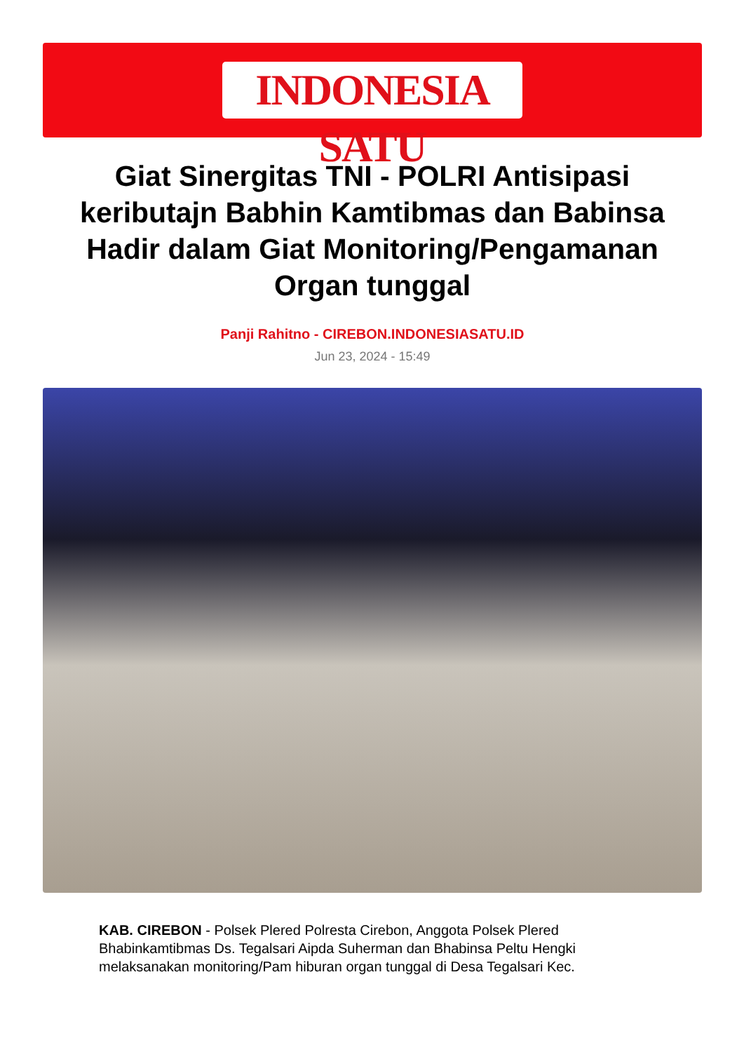INDONESIA SATU
Giat Sinergitas TNI - POLRI Antisipasi keributajn Babhin Kamtibmas dan Babinsa Hadir dalam Giat Monitoring/Pengamanan Organ tunggal
Panji Rahitno - CIREBON.INDONESIASATU.ID
Jun 23, 2024 - 15:49
KAB. CIREBON - Polsek Plered Polresta Cirebon, Anggota Polsek Plered Bhabinkamtibmas Ds. Tegalsari Aipda Suherman dan Bhabinsa Peltu Hengki melaksanakan monitoring/Pam hiburan organ tunggal di Desa Tegalsari Kec.